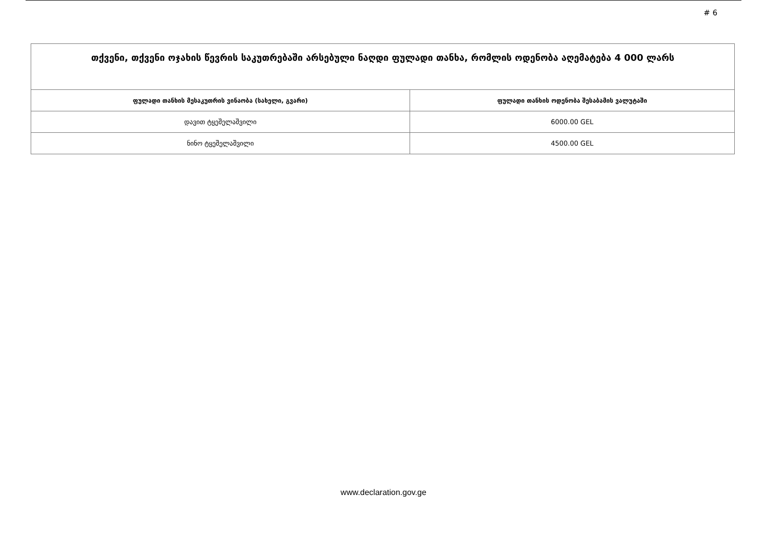# 6
| თქვენი, თქვენი ოჯახის წევრის საკუთრებაში არსებული ნაღდი ფულადი თანხა, რომლის ოდენობა აღემატება 4 000 ლარს | |
| --- | --- |
| ფულადი თანხის მესაკუთრის ვინაობა (სახელი, გვარი) | ფულადი თანხის ოდენობა შესაბამის ვალუტაში |
| დავით ტყეშელაშვილი | 6000.00 GEL |
| ნინო ტყეშელაშვილი | 4500.00 GEL |
www.declaration.gov.ge